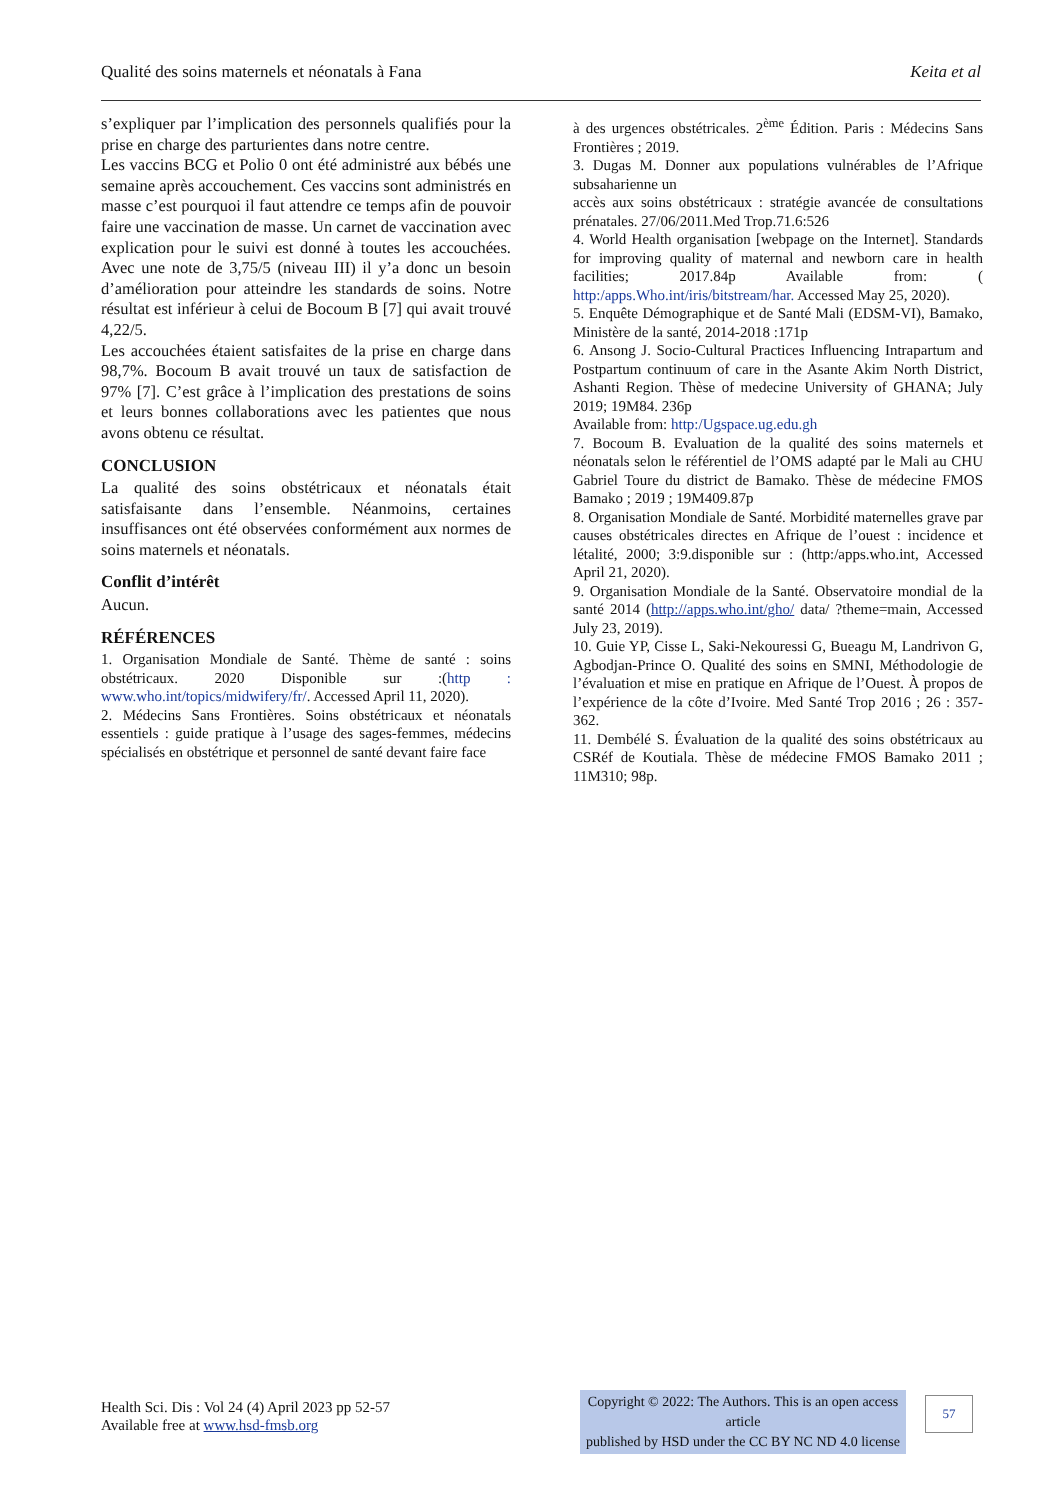Qualité des soins maternels et néonatals à Fana Keita et al
s’expliquer par l’implication des personnels qualifiés pour la prise en charge des parturientes dans notre centre.
Les vaccins BCG et Polio 0 ont été administré aux bébés une semaine après accouchement. Ces vaccins sont administrés en masse c’est pourquoi il faut attendre ce temps afin de pouvoir faire une vaccination de masse. Un carnet de vaccination avec explication pour le suivi est donné à toutes les accouchées. Avec une note de 3,75/5 (niveau III) il y’a donc un besoin d’amélioration pour atteindre les standards de soins. Notre résultat est inférieur à celui de Bocoum B [7] qui avait trouvé 4,22/5.
Les accouchées étaient satisfaites de la prise en charge dans 98,7%. Bocoum B avait trouvé un taux de satisfaction de 97% [7]. C’est grâce à l’implication des prestations de soins et leurs bonnes collaborations avec les patientes que nous avons obtenu ce résultat.
CONCLUSION
La qualité des soins obstétricaux et néonatals était satisfaisante dans l’ensemble. Néanmoins, certaines insuffisances ont été observées conformément aux normes de soins maternels et néonatals.
Conflit d’intérêt
Aucun.
RÉFÉRENCES
1. Organisation Mondiale de Santé. Thème de santé : soins obstétricaux. 2020 Disponible sur :(http : www.who.int/topics/midwifery/fr/. Accessed April 11, 2020).
2. Médecins Sans Frontières. Soins obstétricaux et néonatals essentiels : guide pratique à l’usage des sages-femmes, médecins spécialisés en obstétrique et personnel de santé devant faire face
à des urgences obstétricales. 2<sup>ème</sup> Édition. Paris : Médecins Sans Frontières ; 2019.
3. Dugas M. Donner aux populations vulnérables de l’Afrique subsaharienne un
accès aux soins obstétricaux : stratégie avancée de consultations prénatales. 27/06/2011.Med Trop.71.6:526
4. World Health organisation [webpage on the Internet]. Standards for improving quality of maternal and newborn care in health facilities; 2017.84p Available from: ( http:/apps.Who.int/iris/bitstream/har. Accessed May 25, 2020).
5. Enquête Démographique et de Santé Mali (EDSM-VI), Bamako, Ministère de la santé, 2014-2018 :171p
6. Ansong J. Socio-Cultural Practices Influencing Intrapartum and Postpartum continuum of care in the Asante Akim North District, Ashanti Region. Thèse of medecine University of GHANA; July 2019; 19M84. 236p
Available from: http:/Ugspace.ug.edu.gh
7. Bocoum B. Evaluation de la qualité des soins maternels et néonatals selon le référentiel de l’OMS adapté par le Mali au CHU Gabriel Toure du district de Bamako. Thèse de médecine FMOS Bamako ; 2019 ; 19M409.87p
8. Organisation Mondiale de Santé. Morbidité maternelles grave par causes obstétricales directes en Afrique de l’ouest : incidence et létalité, 2000; 3:9.disponible sur : (http:/apps.who.int, Accessed April 21, 2020).
9. Organisation Mondiale de la Santé. Observatoire mondial de la santé 2014 (http://apps.who.int/gho/ data/ ?theme=main, Accessed July 23, 2019).
10. Guie YP, Cisse L, Saki-Nekouressi G, Bueagu M, Landrivon G, Agbodjan-Prince O. Qualité des soins en SMNI, Méthodologie de l’évaluation et mise en pratique en Afrique de l’Ouest. À propos de l’expérience de la côte d’Ivoire. Med Santé Trop 2016 ; 26 : 357-362.
11. Dembélé S. Évaluation de la qualité des soins obstétricaux au CSRéf de Koutiala. Thèse de médecine FMOS Bamako 2011 ; 11M310; 98p.
Health Sci. Dis : Vol 24 (4) April 2023 pp 52-57
Available free at www.hsd-fmsb.org
Copyright © 2022: The Authors. This is an open access article
published by HSD under the CC BY NC ND 4.0 license
57